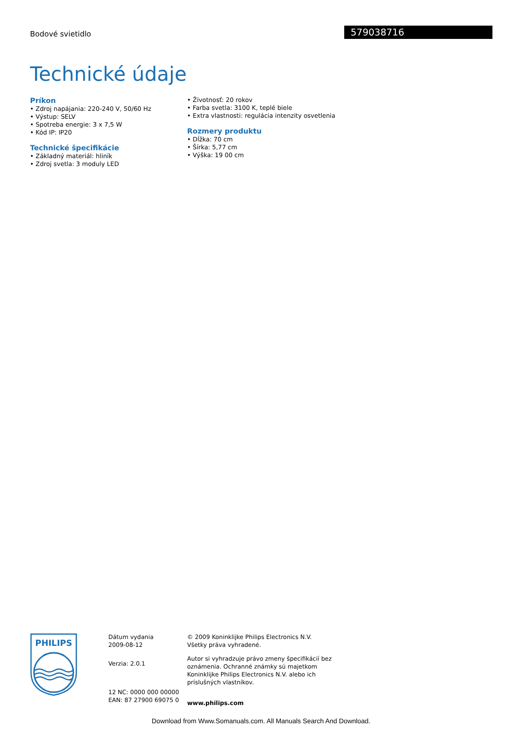Bodové svietidlo 579038716
Technické údaje
Príkon
• Zdroj napájania: 220-240 V, 50/60 Hz
• Výstup: SELV
• Spotreba energie: 3 x 7,5 W
• Kód IP: IP20
Technické špecifikácie
• Základný materiál: hliník
• Zdroj svetla: 3 moduly LED
• Životnosť: 20 rokov
• Farba svetla: 3100 K, teplé biele
• Extra vlastnosti: regulácia intenzity osvetlenia
Rozmery produktu
• Dĺžka: 70 cm
• Šírka: 5,77 cm
• Výška: 19 00 cm
PHILIPS
Dátum vydania
2009-08-12
Verzia: 2.0.1
12 NC: 0000 000 00000
EAN: 87 27900 69075 0
© 2009 Koninklijke Philips Electronics N.V.
Všetky práva vyhradené.
Autor si vyhradzuje právo zmeny špecifikácií bez oznámenia. Ochranné známky sú majetkom Koninklijke Philips Electronics N.V. alebo ich príslušných vlastníkov.
www.philips.com
Download from Www.Somanuals.com. All Manuals Search And Download.